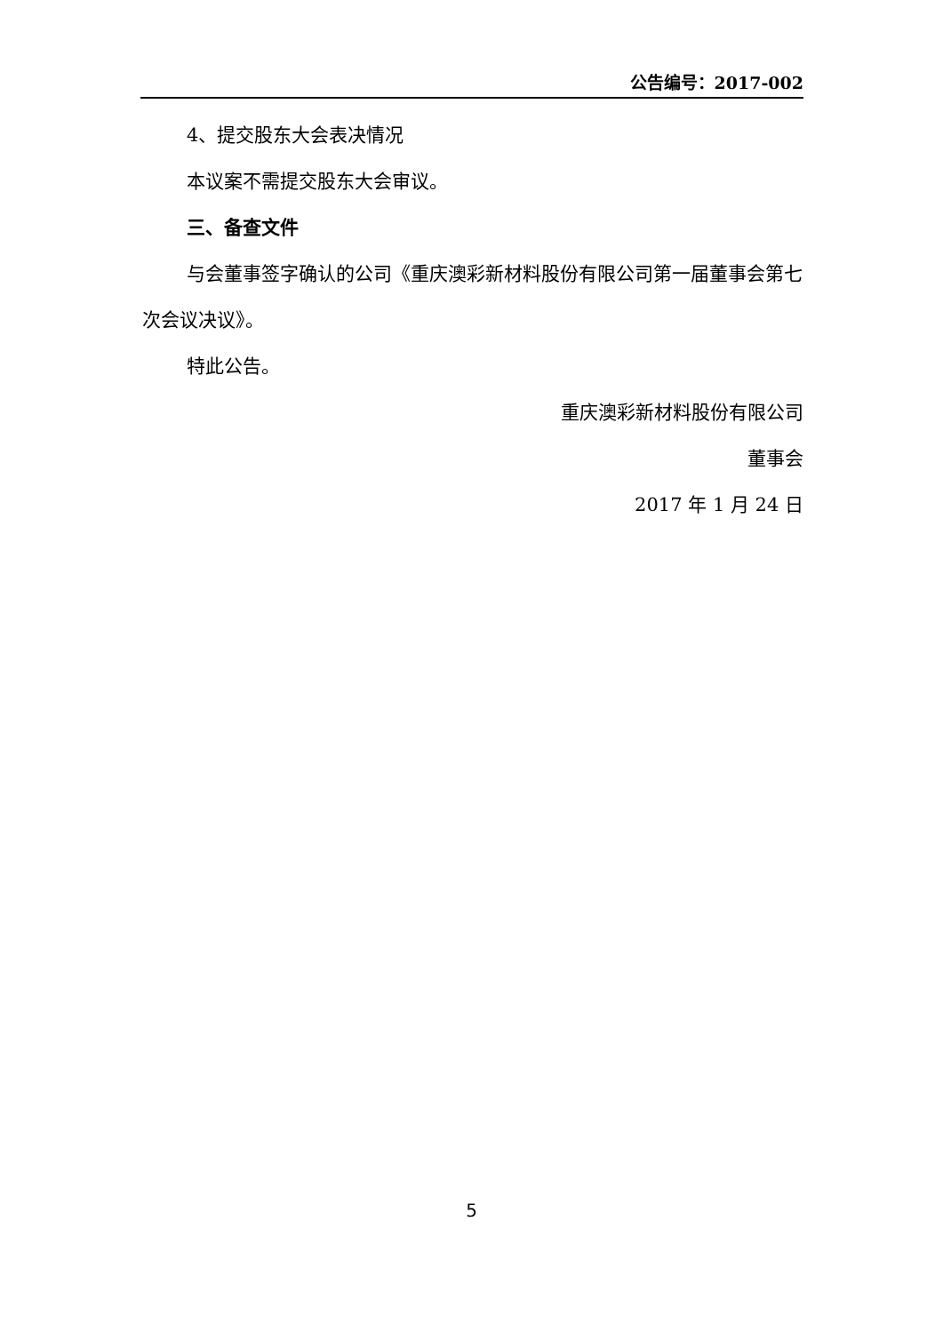公告编号：2017-002
4、提交股东大会表决情况
本议案不需提交股东大会审议。
三、备查文件
与会董事签字确认的公司《重庆澳彩新材料股份有限公司第一届董事会第七次会议决议》。
特此公告。
重庆澳彩新材料股份有限公司
董事会
2017 年 1 月 24 日
5